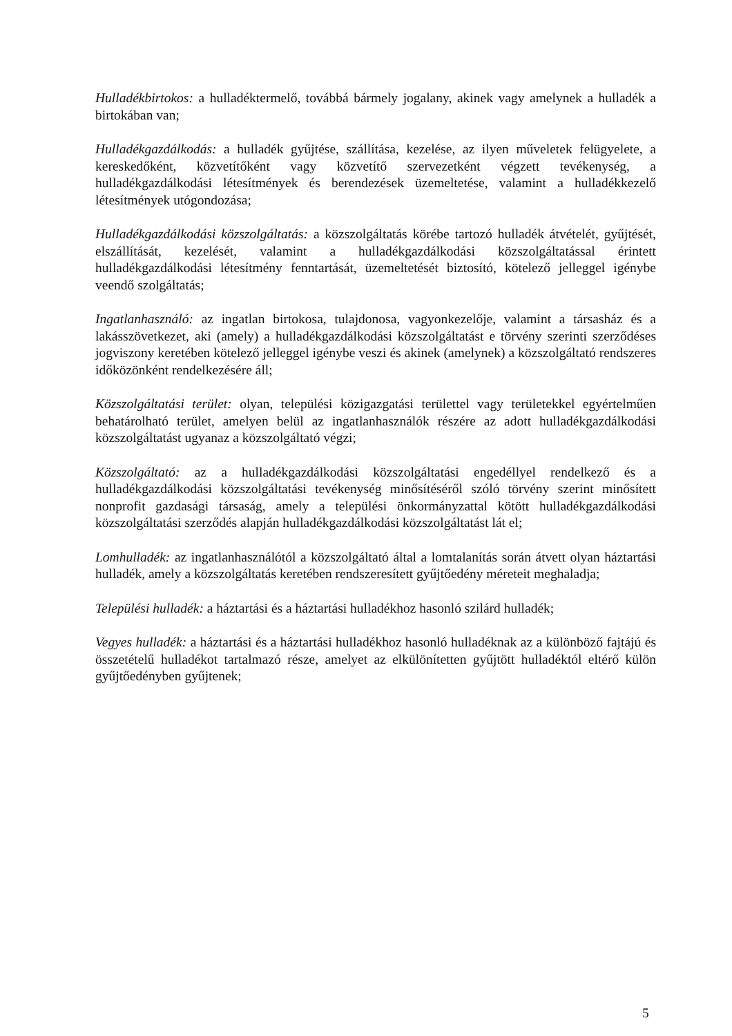Hulladékbirtokos: a hulladéktermelő, továbbá bármely jogalany, akinek vagy amelynek a hulladék a birtokában van;
Hulladékgazdálkodás: a hulladék gyűjtése, szállítása, kezelése, az ilyen műveletek felügyelete, a kereskedőként, közvetítőként vagy közvetítő szervezetként végzett tevékenység, a hulladékgazdálkodási létesítmények és berendezések üzemeltetése, valamint a hulladékkezelő létesítmények utógondozása;
Hulladékgazdálkodási közszolgáltatás: a közszolgáltatás körébe tartozó hulladék átvételét, gyűjtését, elszállítását, kezelését, valamint a hulladékgazdálkodási közszolgáltatással érintett hulladékgazdálkodási létesítmény fenntartását, üzemeltetését biztosító, kötelező jelleggel igénybe veendő szolgáltatás;
Ingatlanhasználó: az ingatlan birtokosa, tulajdonosa, vagyonkezelője, valamint a társasház és a lakásszövetkezet, aki (amely) a hulladékgazdálkodási közszolgáltatást e törvény szerinti szerződéses jogviszony keretében kötelező jelleggel igénybe veszi és akinek (amelynek) a közszolgáltató rendszeres időközönként rendelkezésére áll;
Közszolgáltatási terület: olyan, települési közigazgatási területtel vagy területekkel egyértelműen behatárolható terület, amelyen belül az ingatlanhasználók részére az adott hulladékgazdálkodási közszolgáltatást ugyanaz a közszolgáltató végzi;
Közszolgáltató: az a hulladékgazdálkodási közszolgáltatási engedéllyel rendelkező és a hulladékgazdálkodási közszolgáltatási tevékenység minősítéséről szóló törvény szerint minősített nonprofit gazdasági társaság, amely a települési önkormányzattal kötött hulladékgazdálkodási közszolgáltatási szerződés alapján hulladékgazdálkodási közszolgáltatást lát el;
Lomhulladék: az ingatlanhasználótól a közszolgáltató által a lomtalanítás során átvett olyan háztartási hulladék, amely a közszolgáltatás keretében rendszeresített gyűjtőedény méreteit meghaladja;
Települési hulladék: a háztartási és a háztartási hulladékhoz hasonló szilárd hulladék;
Vegyes hulladék: a háztartási és a háztartási hulladékhoz hasonló hulladéknak az a különböző fajtájú és összetételű hulladékot tartalmazó része, amelyet az elkülönítetten gyűjtött hulladéktól eltérő külön gyűjtőedényben gyűjtenek;
5